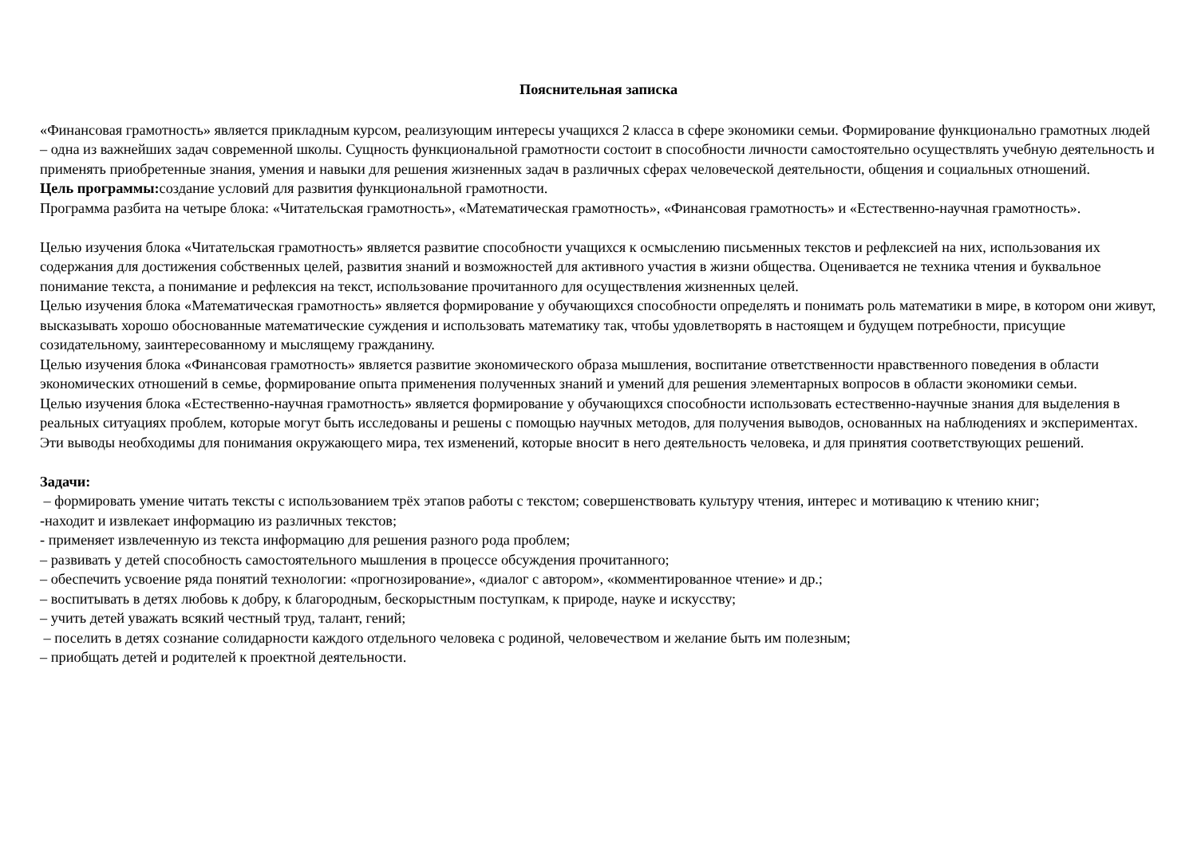Пояснительная записка
«Финансовая грамотность» является прикладным курсом, реализующим интересы учащихся 2 класса в сфере экономики семьи. Формирование функционально грамотных людей – одна из важнейших задач современной школы. Сущность функциональной грамотности состоит в способности личности самостоятельно осуществлять учебную деятельность и применять приобретенные знания, умения и навыки для решения жизненных задач в различных сферах человеческой деятельности, общения и социальных отношений.
Цель программы: создание условий для развития функциональной грамотности.
Программа разбита на четыре блока: «Читательская грамотность», «Математическая грамотность», «Финансовая грамотность» и «Естественно-научная грамотность».
Целью изучения блока «Читательская грамотность» является развитие способности учащихся к осмыслению письменных текстов и рефлексией на них, использования их содержания для достижения собственных целей, развития знаний и возможностей для активного участия в жизни общества. Оценивается не техника чтения и буквальное понимание текста, а понимание и рефлексия на текст, использование прочитанного для осуществления жизненных целей.
Целью изучения блока «Математическая грамотность» является формирование у обучающихся способности определять и понимать роль математики в мире, в котором они живут, высказывать хорошо обоснованные математические суждения и использовать математику так, чтобы удовлетворять в настоящем и будущем потребности, присущие созидательному, заинтересованному и мыслящему гражданину.
Целью изучения блока «Финансовая грамотность» является развитие экономического образа мышления, воспитание ответственности нравственного поведения в области экономических отношений в семье, формирование опыта применения полученных знаний и умений для решения элементарных вопросов в области экономики семьи.
Целью изучения блока «Естественно-научная грамотность» является формирование у обучающихся способности использовать естественно-научные знания для выделения в реальных ситуациях проблем, которые могут быть исследованы и решены с помощью научных методов, для получения выводов, основанных на наблюдениях и экспериментах. Эти выводы необходимы для понимания окружающего мира, тех изменений, которые вносит в него деятельность человека, и для принятия соответствующих решений.
Задачи:
– формировать умение читать тексты с использованием трёх этапов работы с текстом; совершенствовать культуру чтения, интерес и мотивацию к чтению книг;
-находит и извлекает информацию из различных текстов;
- применяет извлеченную из текста информацию для решения разного рода проблем;
– развивать у детей способность самостоятельного мышления в процессе обсуждения прочитанного;
– обеспечить усвоение ряда понятий технологии: «прогнозирование», «диалог с автором», «комментированное чтение» и др.;
– воспитывать в детях любовь к добру, к благородным, бескорыстным поступкам, к природе, науке и искусству;
– учить детей уважать всякий честный труд, талант, гений;
– поселить в детях сознание солидарности каждого отдельного человека с родиной, человечеством и желание быть им полезным;
– приобщать детей и родителей к проектной деятельности.